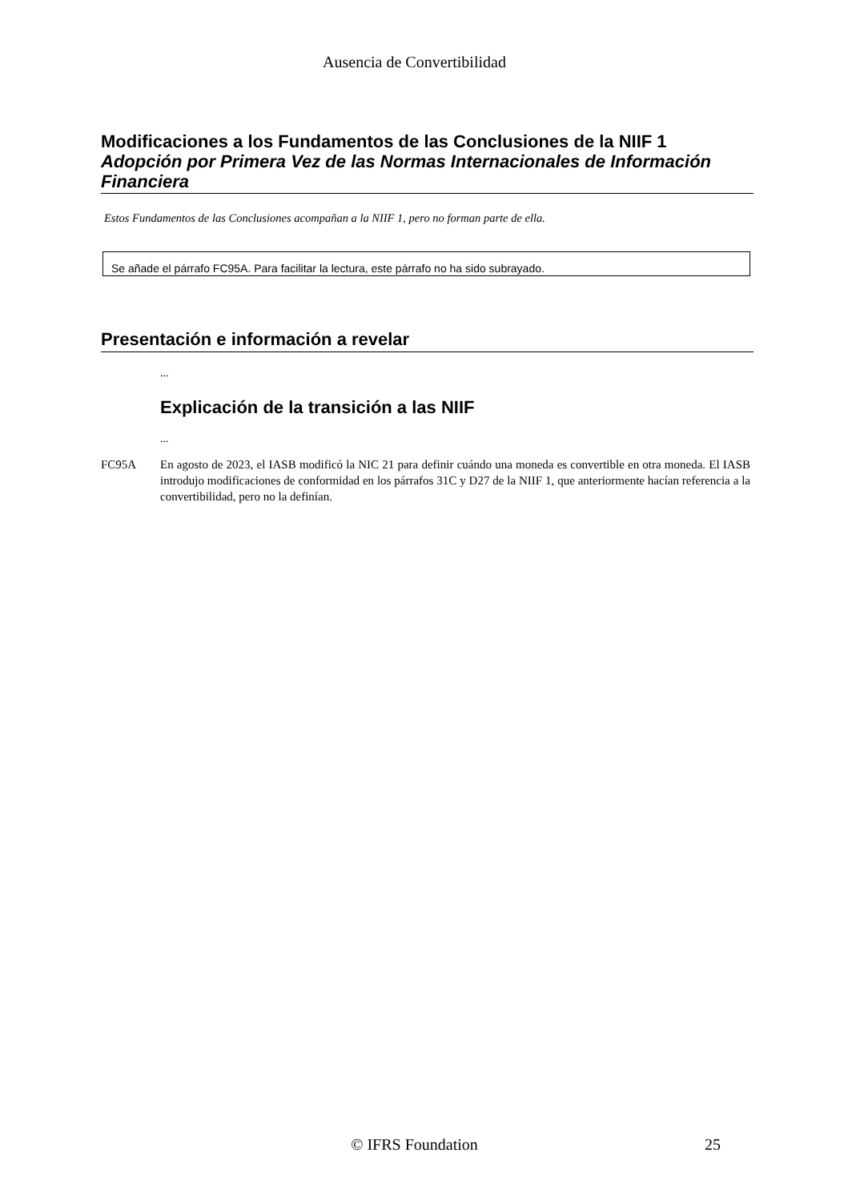Ausencia de Convertibilidad
Modificaciones a los Fundamentos de las Conclusiones de la NIIF 1
Adopción por Primera Vez de las Normas Internacionales de Información Financiera
Estos Fundamentos de las Conclusiones acompañan a la NIIF 1, pero no forman parte de ella.
Se añade el párrafo FC95A. Para facilitar la lectura, este párrafo no ha sido subrayado.
Presentación e información a revelar
...
Explicación de la transición a las NIIF
...
FC95A En agosto de 2023, el IASB modificó la NIC 21 para definir cuándo una moneda es convertible en otra moneda. El IASB introdujo modificaciones de conformidad en los párrafos 31C y D27 de la NIIF 1, que anteriormente hacían referencia a la convertibilidad, pero no la definían.
© IFRS Foundation 25